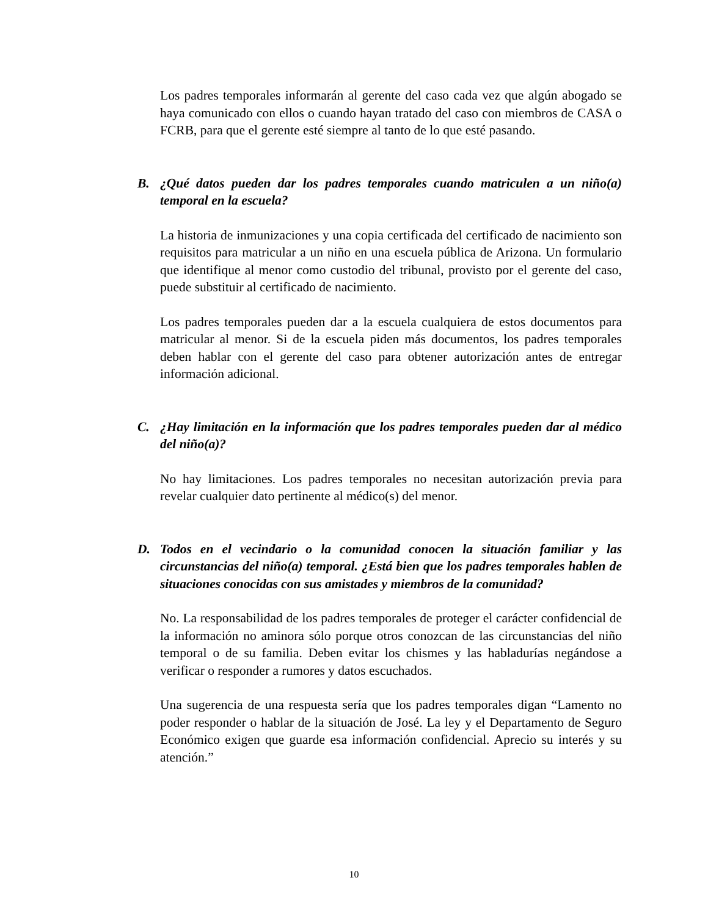Los padres temporales informarán al gerente del caso cada vez que algún abogado se haya comunicado con ellos o cuando hayan tratado del caso con miembros de CASA o FCRB, para que el gerente esté siempre al tanto de lo que esté pasando.
B. ¿Qué datos pueden dar los padres temporales cuando matriculen a un niño(a) temporal en la escuela?
La historia de inmunizaciones y una copia certificada del certificado de nacimiento son requisitos para matricular a un niño en una escuela pública de Arizona. Un formulario que identifique al menor como custodio del tribunal, provisto por el gerente del caso, puede substituir al certificado de nacimiento.
Los padres temporales pueden dar a la escuela cualquiera de estos documentos para matricular al menor. Si de la escuela piden más documentos, los padres temporales deben hablar con el gerente del caso para obtener autorización antes de entregar información adicional.
C. ¿Hay limitación en la información que los padres temporales pueden dar al médico del niño(a)?
No hay limitaciones. Los padres temporales no necesitan autorización previa para revelar cualquier dato pertinente al médico(s) del menor.
D. Todos en el vecindario o la comunidad conocen la situación familiar y las circunstancias del niño(a) temporal. ¿Está bien que los padres temporales hablen de situaciones conocidas con sus amistades y miembros de la comunidad?
No. La responsabilidad de los padres temporales de proteger el carácter confidencial de la información no aminora sólo porque otros conozcan de las circunstancias del niño temporal o de su familia. Deben evitar los chismes y las habladurías negándose a verificar o responder a rumores y datos escuchados.
Una sugerencia de una respuesta sería que los padres temporales digan “Lamento no poder responder o hablar de la situación de José. La ley y el Departamento de Seguro Económico exigen que guarde esa información confidencial. Aprecio su interés y su atención.”
10